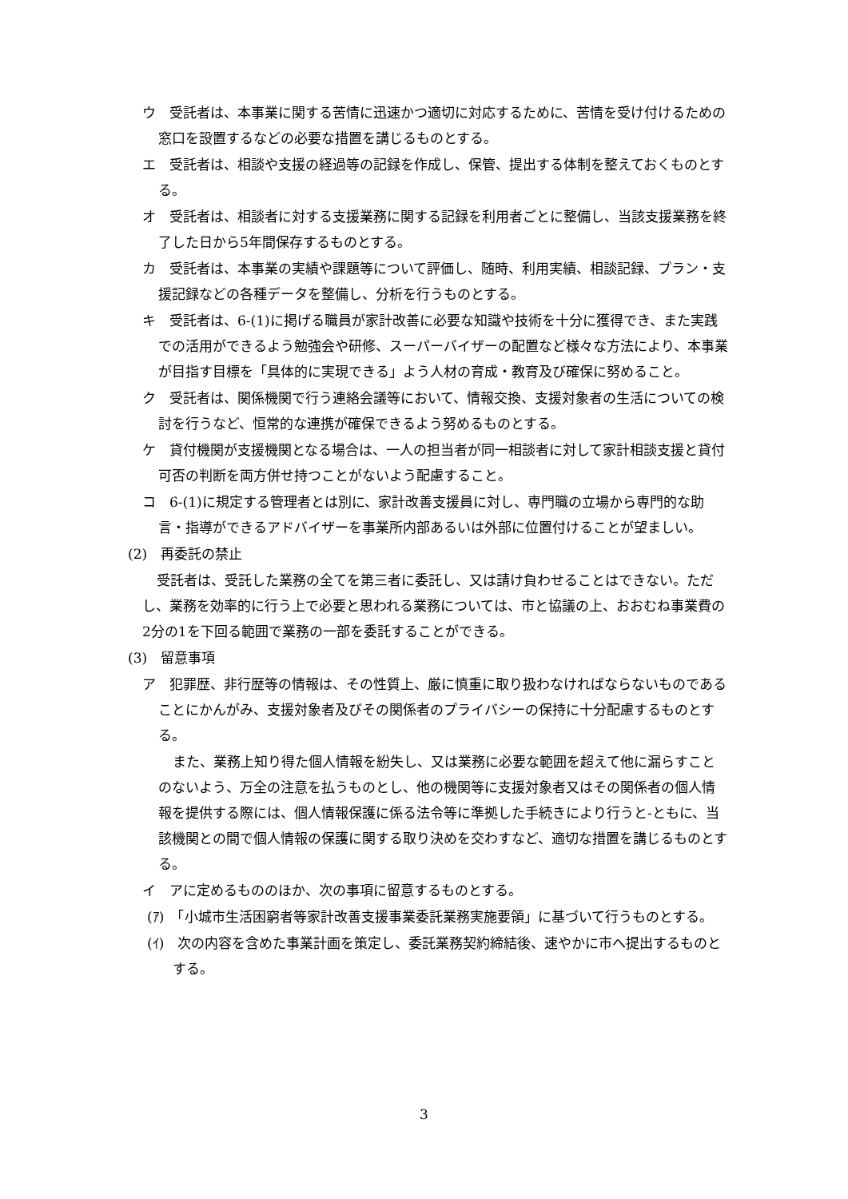ウ　受託者は、本事業に関する苦情に迅速かつ適切に対応するために、苦情を受け付けるための窓口を設置するなどの必要な措置を講じるものとする。
エ　受託者は、相談や支援の経過等の記録を作成し、保管、提出する体制を整えておくものとする。
オ　受託者は、相談者に対する支援業務に関する記録を利用者ごとに整備し、当該支援業務を終了した日から5年間保存するものとする。
カ　受託者は、本事業の実績や課題等について評価し、随時、利用実績、相談記録、プラン・支援記録などの各種データを整備し、分析を行うものとする。
キ　受託者は、6-(1)に掲げる職員が家計改善に必要な知識や技術を十分に獲得でき、また実践での活用ができるよう勉強会や研修、スーパーバイザーの配置など様々な方法により、本事業が目指す目標を「具体的に実現できる」よう人材の育成・教育及び確保に努めること。
ク　受託者は、関係機関で行う連絡会議等において、情報交換、支援対象者の生活についての検討を行うなど、恒常的な連携が確保できるよう努めるものとする。
ケ　貸付機関が支援機関となる場合は、一人の担当者が同一相談者に対して家計相談支援と貸付可否の判断を両方併せ持つことがないよう配慮すること。
コ　6-(1)に規定する管理者とは別に、家計改善支援員に対し、専門職の立場から専門的な助言・指導ができるアドバイザーを事業所内部あるいは外部に位置付けることが望ましい。
(2)　再委託の禁止
受託者は、受託した業務の全てを第三者に委託し、又は請け負わせることはできない。ただし、業務を効率的に行う上で必要と思われる業務については、市と協議の上、おおむね事業費の2分の1を下回る範囲で業務の一部を委託することができる。
(3)　留意事項
ア　犯罪歴、非行歴等の情報は、その性質上、厳に慎重に取り扱わなければならないものであることにかんがみ、支援対象者及びその関係者のプライバシーの保持に十分配慮するものとする。
また、業務上知り得た個人情報を紛失し、又は業務に必要な範囲を超えて他に漏らすことのないよう、万全の注意を払うものとし、他の機関等に支援対象者又はその関係者の個人情報を提供する際には、個人情報保護に係る法令等に準拠した手続きにより行うと-ともに、当該機関との間で個人情報の保護に関する取り決めを交わすなど、適切な措置を講じるものとする。
イ　アに定めるもののほか、次の事項に留意するものとする。
(ｱ)　「小城市生活困窮者等家計改善支援事業委託業務実施要領」に基づいて行うものとする。
(ｲ)　次の内容を含めた事業計画を策定し、委託業務契約締結後、速やかに市へ提出するものとする。
3